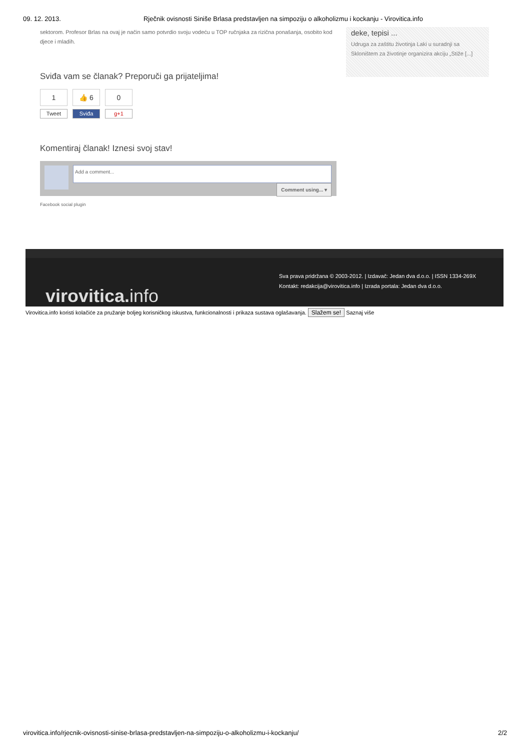09. 12. 2013. Rječnik ovisnosti Siniše Brlasa predstavljen na simpoziju o alkoholizmu i kockanju - Virovitica.info
sektorom. Profesor Brlas na ovaj je način samo potvrdio svoju vodeću u TOP ručnjaka za rizična ponašanja, osobito kod djece i mladih.
Sviđa vam se članak? Preporuči ga prijateljima!
1
Tweet
👍 6
Sviđa
0
g+1
Komentiraj članak! Iznesi svoj stav!
Add a comment...
Comment using... ▾
Facebook social plugin
deke, tepisi ...
Udruga za zaštitu životinja Laki u suradnji sa Skloništem za životinje organizira akciju „Stiže [...]
virovitica.info
Sva prava pridržana © 2003-2012. | Izdavač: Jedan dva d.o.o. | ISSN 1334-269X
Kontakt: redakcija@virovitica.info | Izrada portala: Jedan dva d.o.o.
Virovitica.info koristi kolačiće za pružanje boljeg korisničkog iskustva, funkcionalnosti i prikaza sustava oglašavanja. Slažem se! Saznaj više
virovitica.info/rjecnik-ovisnosti-sinise-brlasa-predstavljen-na-simpoziju-o-alkoholizmu-i-kockanju/ 2/2